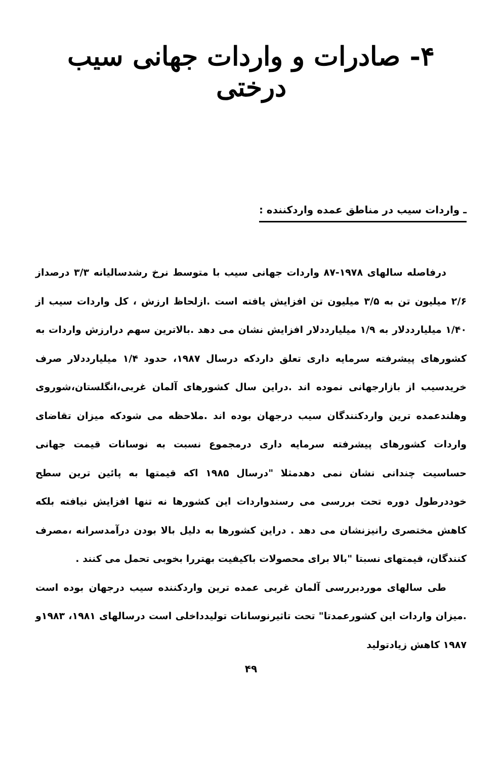۴- صادرات و واردات جهانی سیب درختی
ـ واردات سیب در مناطق عمده واردکننده :
درفاصله سالهای ۱۹۷۸-۸۷ واردات جهانی سیب با متوسط نرخ رشدسالیانه ۳/۳ درصداز ۲/۶ میلیون تن به ۳/۵ میلیون تن افزایش یافته است .ازلحاظ ارزش ، کل واردات سیب از ۱/۴۰ میلیارددلار به ۱/۹ میلیارددلار افزایش نشان می دهد .بالاترین سهم درارزش واردات به کشورهای پیشرفته سرمایه داری تعلق داردکه درسال ۱۹۸۷، حدود ۱/۴ میلیارددلار صرف خریدسیب از بازارجهانی نموده اند .دراین سال کشورهای آلمان غربی،انگلستان،شوروی وهلندعمده ترین واردکنندگان سیب درجهان بوده اند .ملاحظه می شودکه میزان تقاضای واردات کشورهای پیشرفته سرمایه داری درمجموع نسبت به نوسانات قیمت جهانی حساسیت چندانی نشان نمی دهدمثلا "درسال ۱۹۸۵ اکه قیمتها به پائین ترین سطح خوددرطول دوره تحت بررسی می رسندواردات این کشورها نه تنها افزایش نیافته بلکه کاهش مختصری رانیزنشان می دهد . دراین کشورها به دلیل بالا بودن درآمدسرانه ،مصرف کنندگان، قیمتهای نسبتا "بالا برای محصولات باکیفیت بهتررا بخوبی تحمل می کنند .
طی سالهای موردبررسی آلمان غربی عمده ترین واردکننده سیب درجهان بوده است .میزان واردات این کشورعمدتا" تحت تاثیرنوسانات تولیدداخلی است درسالهای ۱۹۸۱، ۱۹۸۳و ۱۹۸۷ کاهش زیادتولید
۴۹